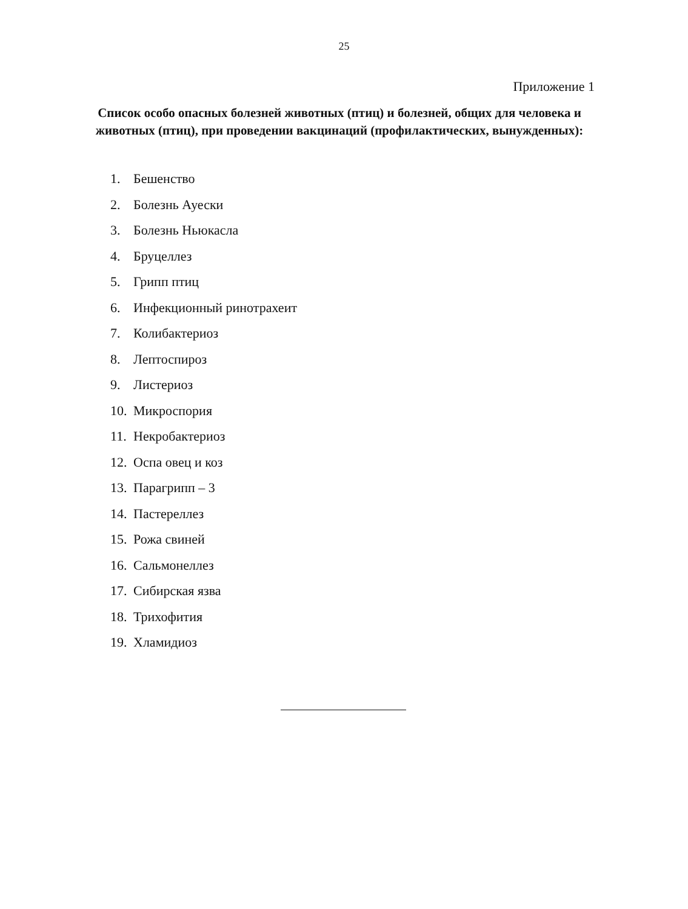25
Приложение 1
Список особо опасных болезней животных (птиц) и болезней, общих для человека и животных (птиц), при проведении вакцинаций (профилактических, вынужденных):
1. Бешенство
2. Болезнь Ауески
3. Болезнь Ньюкасла
4. Бруцеллез
5. Грипп птиц
6. Инфекционный ринотрахеит
7. Колибактериоз
8. Лептоспироз
9. Листериоз
10. Микроспория
11. Некробактериоз
12. Оспа овец и коз
13. Парагрипп – 3
14. Пастереллез
15. Рожа свиней
16. Сальмонеллез
17. Сибирская язва
18. Трихофития
19. Хламидиоз